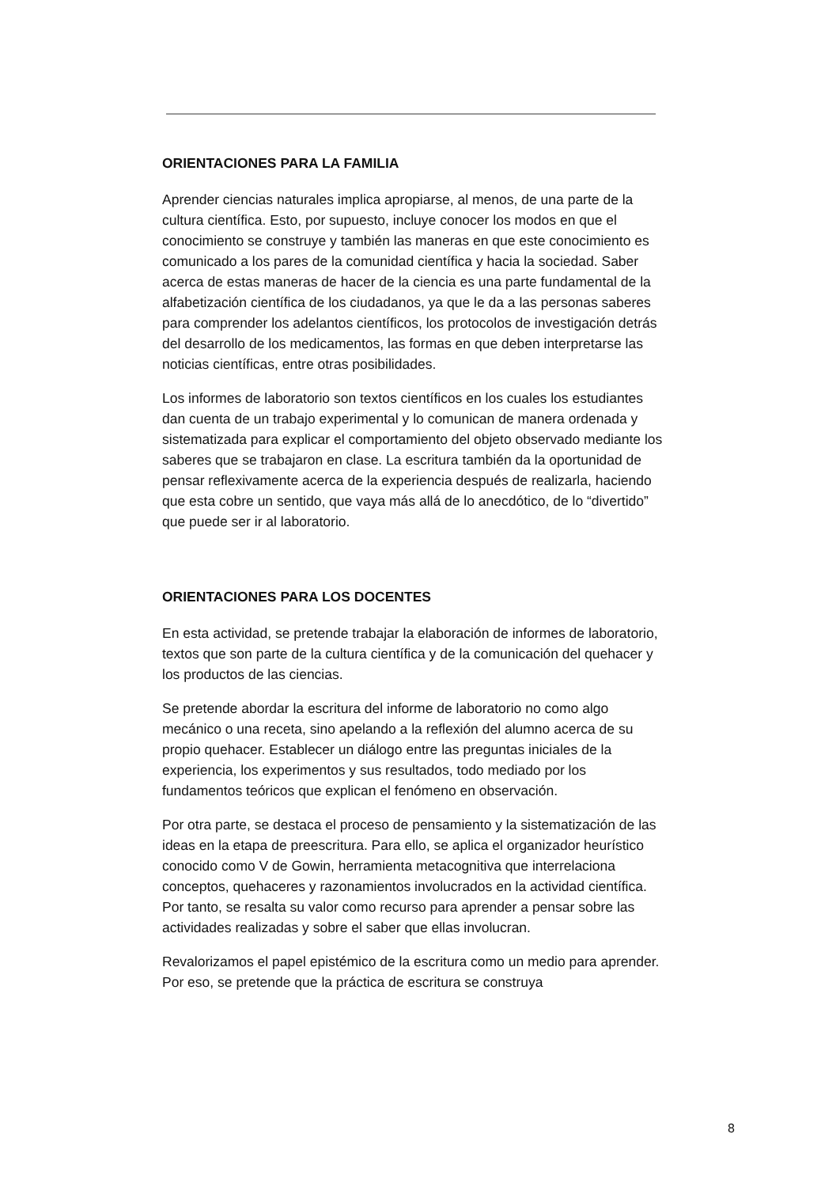ORIENTACIONES PARA LA FAMILIA
Aprender ciencias naturales implica apropiarse, al menos, de una parte de la cultura científica. Esto, por supuesto, incluye conocer los modos en que el conocimiento se construye y también las maneras en que este conocimiento es comunicado a los pares de la comunidad científica y hacia la sociedad. Saber acerca de estas maneras de hacer de la ciencia es una parte fundamental de la alfabetización científica de los ciudadanos, ya que le da a las personas saberes para comprender los adelantos científicos, los protocolos de investigación detrás del desarrollo de los medicamentos, las formas en que deben interpretarse las noticias científicas, entre otras posibilidades.
Los informes de laboratorio son textos científicos en los cuales los estudiantes dan cuenta de un trabajo experimental y lo comunican de manera ordenada y sistematizada para explicar el comportamiento del objeto observado mediante los saberes que se trabajaron en clase. La escritura también da la oportunidad de pensar reflexivamente acerca de la experiencia después de realizarla, haciendo que esta cobre un sentido, que vaya más allá de lo anecdótico, de lo “divertido” que puede ser ir al laboratorio.
ORIENTACIONES PARA LOS DOCENTES
En esta actividad, se pretende trabajar la elaboración de informes de laboratorio, textos que son parte de la cultura científica y de la comunicación del quehacer y los productos de las ciencias.
Se pretende abordar la escritura del informe de laboratorio no como algo mecánico o una receta, sino apelando a la reflexión del alumno acerca de su propio quehacer. Establecer un diálogo entre las preguntas iniciales de la experiencia, los experimentos y sus resultados, todo mediado por los fundamentos teóricos que explican el fenómeno en observación.
Por otra parte, se destaca el proceso de pensamiento y la sistematización de las ideas en la etapa de preescritura. Para ello, se aplica el organizador heurístico conocido como V de Gowin, herramienta metacognitiva que interrelaciona conceptos, quehaceres y razonamientos involucrados en la actividad científica. Por tanto, se resalta su valor como recurso para aprender a pensar sobre las actividades realizadas y sobre el saber que ellas involucran.
Revalorizamos el papel epistémico de la escritura como un medio para aprender. Por eso, se pretende que la práctica de escritura se construya
8